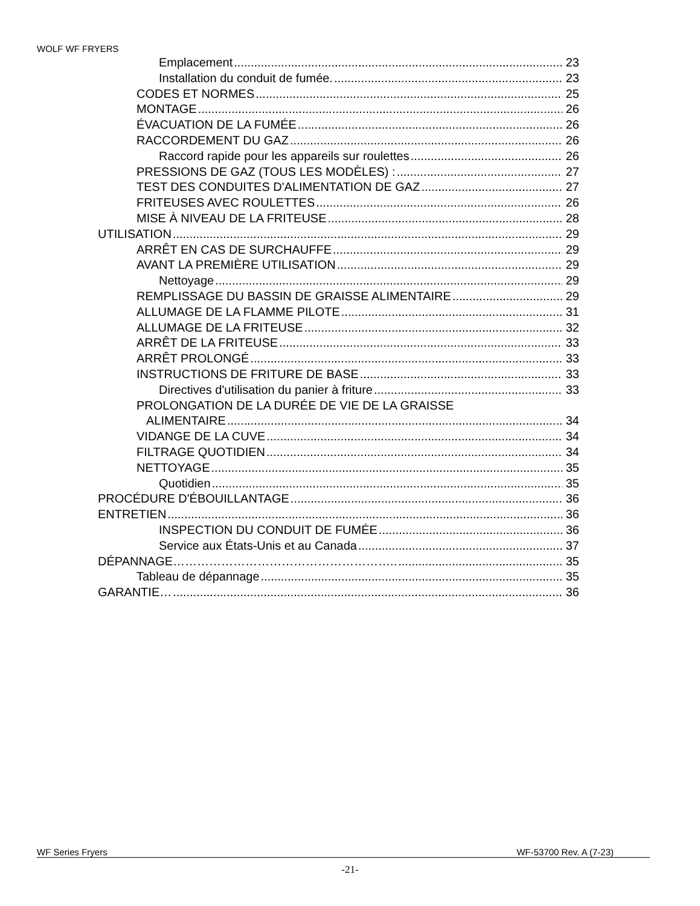WOLF WF FRYERS
Emplacement 23
Installation du conduit de fumée. 23
CODES ET NORMES 25
MONTAGE 26
ÉVACUATION DE LA FUMÉE 26
RACCORDEMENT DU GAZ 26
Raccord rapide pour les appareils sur roulettes 26
PRESSIONS DE GAZ (TOUS LES MODÈLES) : 27
TEST DES CONDUITES D'ALIMENTATION DE GAZ 27
FRITEUSES AVEC ROULETTES 26
MISE À NIVEAU DE LA FRITEUSE 28
UTILISATION 29
ARRÊT EN CAS DE SURCHAUFFE 29
AVANT LA PREMIÈRE UTILISATION 29
Nettoyage 29
REMPLISSAGE DU BASSIN DE GRAISSE ALIMENTAIRE 29
ALLUMAGE DE LA FLAMME PILOTE 31
ALLUMAGE DE LA FRITEUSE 32
ARRÊT DE LA FRITEUSE 33
ARRÊT PROLONGÉ 33
INSTRUCTIONS DE FRITURE DE BASE 33
Directives d'utilisation du panier à friture 33
PROLONGATION DE LA DURÉE DE VIE DE LA GRAISSE
ALIMENTAIRE 34
VIDANGE DE LA CUVE 34
FILTRAGE QUOTIDIEN 34
NETTOYAGE 35
Quotidien 35
PROCÉDURE D'ÉBOUILLANTAGE 36
ENTRETIEN 36
INSPECTION DU CONDUIT DE FUMÉE 36
Service aux États-Unis et au Canada 37
DÉPANNAGE……………………………………………….. 35
Tableau de dépannage 35
GARANTIE… 36
WF Series Fryers WF-53700 Rev. A (7-23)
-21-